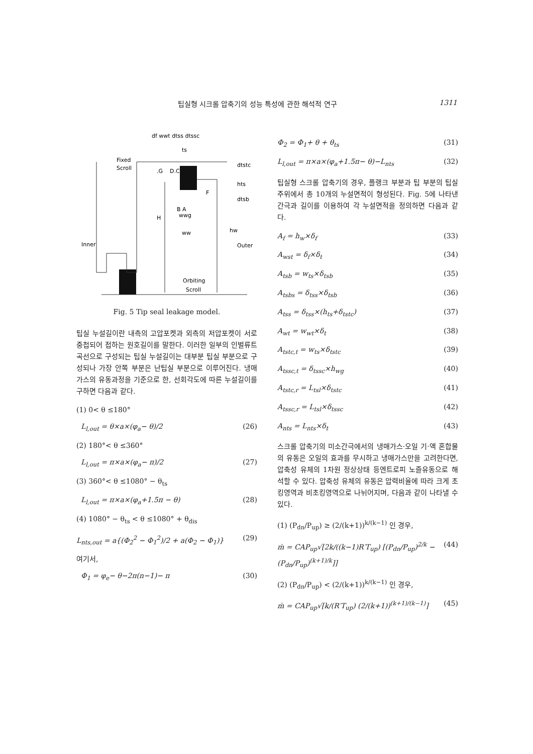팁실형 시크롤 압축기의 성능 특성에 관한 해석적 연구 1311
df wwt dtss dtssc
ts
Fixed
Scroll
dtstc
hts
dtsb
.G
D.C
B A
F
H
wwg
ww
hw
Inner
Outer
Orbiting
Scroll
Fig. 5 Tip seal leakage model.
팁실 누설길이란 내측의 고압포켓과 외측의 저압포켓이 서로 중첩되어 접하는 원호길이를 말한다. 이러한 일부의 인벌류트 곡선으로 구성되는 팁실 누설길이는 대부분 팁실 부분으로 구성되나 가장 안쪽 부분은 난팁실 부분으로 이루어진다. 냉매가스의 유동과정을 기준으로 한, 선회각도에 따른 누설길이를 구하면 다음과 같다.
(1) 0< θ ≤180°
L<sub>l,out</sub> = θ×a×(φ<sub>a</sub>− θ)/2 (26)
(2) 180°< θ ≤360°
L<sub>l,out</sub> = π×a×(φ<sub>a</sub>− π)/2 (27)
(3) 360°< θ ≤1080° − θ<sub>ts</sub>
L<sub>l,out</sub> = π×a×(φ<sub>a</sub>+1.5π − θ) (28)
(4) 1080° − θ<sub>ts</sub> < θ ≤1080° + θ<sub>dis</sub>
L<sub>nts,out</sub> = a{(Φ<sub>2</sub><sup>2</sup> − Φ<sub>1</sub><sup>2</sup>)/2 + a(Φ<sub>2</sub> − Φ<sub>1</sub>)} (29)
여기서,
Φ<sub>1</sub> = φ<sub>e</sub>− θ−2π(n−1)− π (30)
Φ<sub>2</sub> = Φ<sub>1</sub>+ θ + θ<sub>ts</sub> (31)
L<sub>l,out</sub> = π×a×(φ<sub>a</sub>+1.5π− θ)−L<sub>nts</sub> (32)
팁실형 스크롤 압축기의 경우, 플랭크 부분과 팁 부분의 팁실 주위에서 총 10개의 누설면적이 형성된다. Fig. 5에 나타낸 간극과 길이를 이용하여 각 누설면적을 정의하면 다음과 같다.
A<sub>f</sub> = h<sub>w</sub>×δ<sub>f</sub> (33)
A<sub>wst</sub> = δ<sub>f</sub>×δ<sub>t</sub> (34)
A<sub>tsb</sub> = w<sub>ts</sub>×δ<sub>tsb</sub> (35)
A<sub>tsbs</sub> = δ<sub>tss</sub>×δ<sub>tsb</sub> (36)
A<sub>tss</sub> = δ<sub>tss</sub>×(h<sub>ts</sub>+δ<sub>tstc</sub>) (37)
A<sub>wt</sub> = w<sub>wt</sub>×δ<sub>t</sub> (38)
A<sub>tstc,t</sub> = w<sub>ts</sub>×δ<sub>tstc</sub> (39)
A<sub>tssc,t</sub> = δ<sub>tssc</sub>×h<sub>wg</sub> (40)
A<sub>tstc,r</sub> = L<sub>tsl</sub>×δ<sub>tstc</sub> (41)
A<sub>tssc,r</sub> = L<sub>tsl</sub>×δ<sub>tssc</sub> (42)
A<sub>nts</sub> = L<sub>nts</sub>×δ<sub>t</sub> (43)
스크롤 압축기의 미소간극에서의 냉매가스·오일 기·액 혼합물의 유동은 오일의 효과를 무시하고 냉매가스만을 고려한다면, 압축성 유체의 1차원 정상상태 등엔트로피 노즐유동으로 해석할 수 있다. 압축성 유체의 유동은 압력비율에 따라 크게 초킹영역과 비초킹영역으로 나뉘어지며, 다음과 같이 나타낼 수 있다.
(1) (P<sub>dn</sub>/P<sub>up</sub>) ≥ (2/(k+1))<sup>k/(k−1)</sup> 인 경우,
ṁ = CAP<sub>up</sub>√[2k/((k−1)R′T<sub>up</sub>) [(P<sub>dn</sub>/P<sub>up</sub>)<sup>2/k</sup> − (P<sub>dn</sub>/P<sub>up</sub>)<sup>(k+1)/k</sup>]] (44)
(2) (P<sub>dn</sub>/P<sub>up</sub>) < (2/(k+1))<sup>k/(k−1)</sup> 인 경우,
ṁ = CAP<sub>up</sub>√[k/(R′T<sub>up</sub>) (2/(k+1))<sup>(k+1)/(k−1)</sup>] (45)